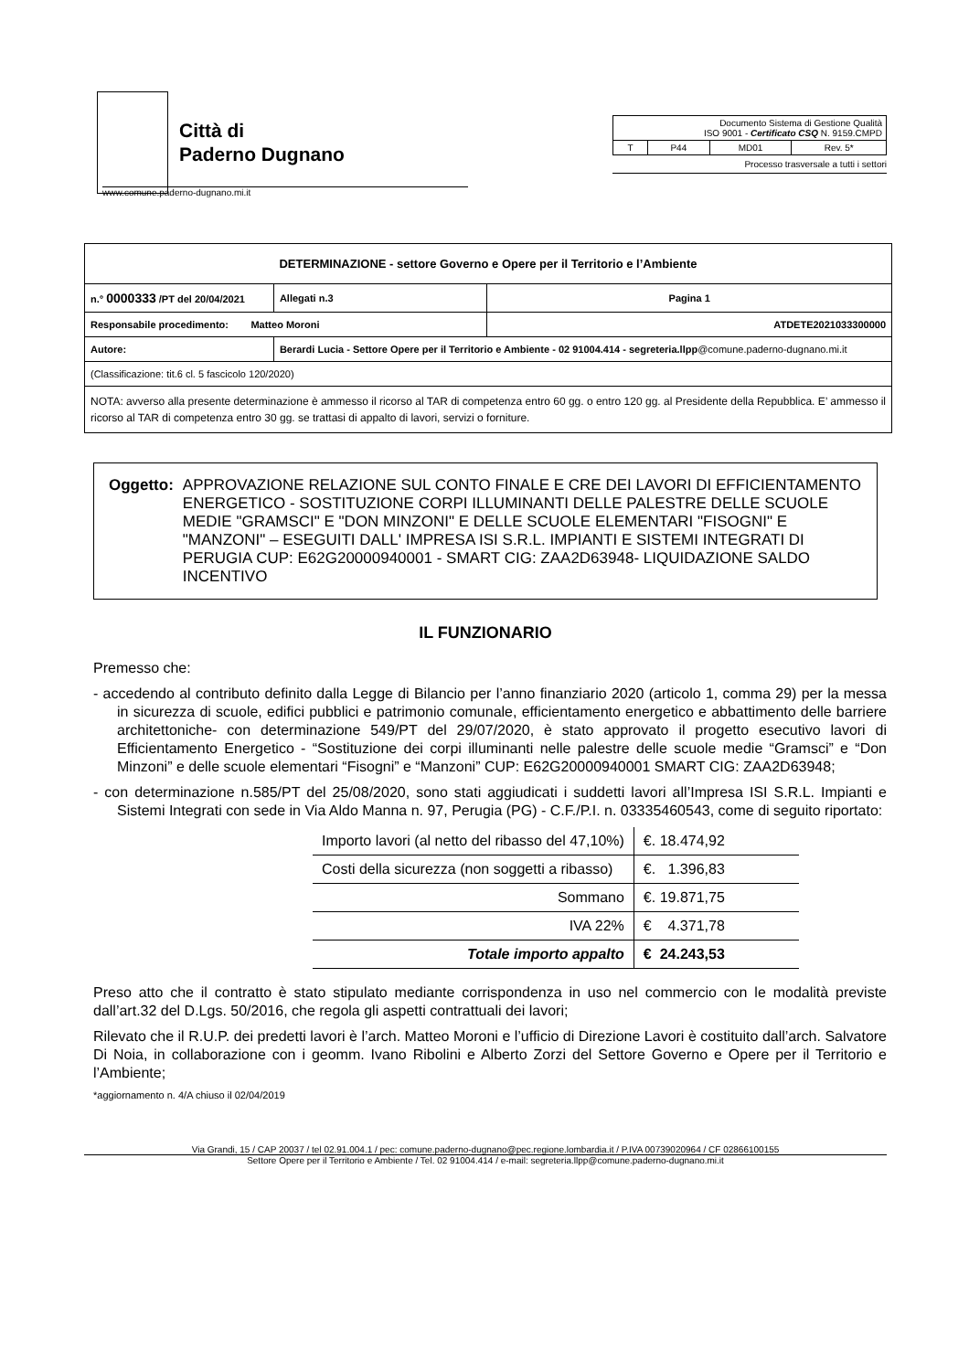Città di
Paderno Dugnano
| Documento Sistema di Gestione Qualità ISO 9001 - Certificato CSQ N. 9159.CMPD | | | |
| T | P44 | MD01 | Rev. 5* |
Processo trasversale a tutti i settori
www.comune.paderno-dugnano.mi.it
| DETERMINAZIONE - settore Governo e Opere per il Territorio e l’Ambiente | | | |
| n.° 0000333 /PT del 20/04/2021 | | Allegati n.3 | Pagina 1 |
| Responsabile procedimento: Matteo Moroni | | | ATDETE2021033300000 |
| Autore: | Berardi Lucia - Settore Opere per il Territorio e Ambiente - 02 91004.414 - segreteria.llpp @comune.paderno-dugnano.mi.it | | |
| (Classificazione: tit.6 cl. 5 fascicolo 120/2020) | | | |
| NOTA: avverso alla presente determinazione è ammesso il ricorso al TAR di competenza entro 60 gg. o entro 120 gg. al Presidente della Repubblica. E’ ammesso il ricorso al TAR di competenza entro 30 gg. se trattasi di appalto di lavori, servizi o forniture. | | | |
Oggetto: APPROVAZIONE RELAZIONE SUL CONTO FINALE E CRE DEI LAVORI DI EFFICIENTAMENTO ENERGETICO - SOSTITUZIONE CORPI ILLUMINANTI DELLE PALESTRE DELLE SCUOLE MEDIE "GRAMSCI" E "DON MINZONI" E DELLE SCUOLE ELEMENTARI "FISOGNI" E "MANZONI" – ESEGUITI DALL' IMPRESA ISI S.R.L. IMPIANTI E SISTEMI INTEGRATI DI PERUGIA CUP: E62G20000940001 - SMART CIG: ZAA2D63948- LIQUIDAZIONE SALDO INCENTIVO
IL FUNZIONARIO
Premesso che:
- accedendo al contributo definito dalla Legge di Bilancio per l’anno finanziario 2020 (articolo 1, comma 29) per la messa in sicurezza di scuole, edifici pubblici e patrimonio comunale, efficientamento energetico e abbattimento delle barriere architettoniche- con determinazione 549/PT del 29/07/2020, è stato approvato il progetto esecutivo lavori di Efficientamento Energetico - “Sostituzione dei corpi illuminanti nelle palestre delle scuole medie “Gramsci” e “Don Minzoni” e delle scuole elementari “Fisogni” e “Manzoni” CUP: E62G20000940001 SMART CIG: ZAA2D63948;
- con determinazione n.585/PT del 25/08/2020, sono stati aggiudicati i suddetti lavori all’Impresa ISI S.R.L. Impianti e Sistemi Integrati con sede in Via Aldo Manna n. 97, Perugia (PG) - C.F./P.I. n. 03335460543, come di seguito riportato:
| Importo lavori (al netto del ribasso del 47,10%) | €. 18.474,92 |
| Costi della sicurezza (non soggetti a ribasso) | €. 1.396,83 |
| Sommano | €. 19.871,75 |
| IVA 22% | € 4.371,78 |
| Totale importo appalto | € 24.243,53 |
Preso atto che il contratto è stato stipulato mediante corrispondenza in uso nel commercio con le modalità previste dall’art.32 del D.Lgs. 50/2016, che regola gli aspetti contrattuali dei lavori;
Rilevato che il R.U.P. dei predetti lavori è l’arch. Matteo Moroni e l’ufficio di Direzione Lavori è costituito dall’arch. Salvatore Di Noia, in collaborazione con i geomm. Ivano Ribolini e Alberto Zorzi del Settore Governo e Opere per il Territorio e l’Ambiente;
*aggiornamento n. 4/A chiuso il 02/04/2019
Via Grandi, 15 / CAP 20037 / tel 02.91.004.1 / pec: comune.paderno-dugnano@pec.regione.lombardia.it / P.IVA 00739020964 / CF 02866100155
Settore Opere per il Territorio e Ambiente / Tel. 02 91004.414 / e-mail: segreteria.llpp@comune.paderno-dugnano.mi.it